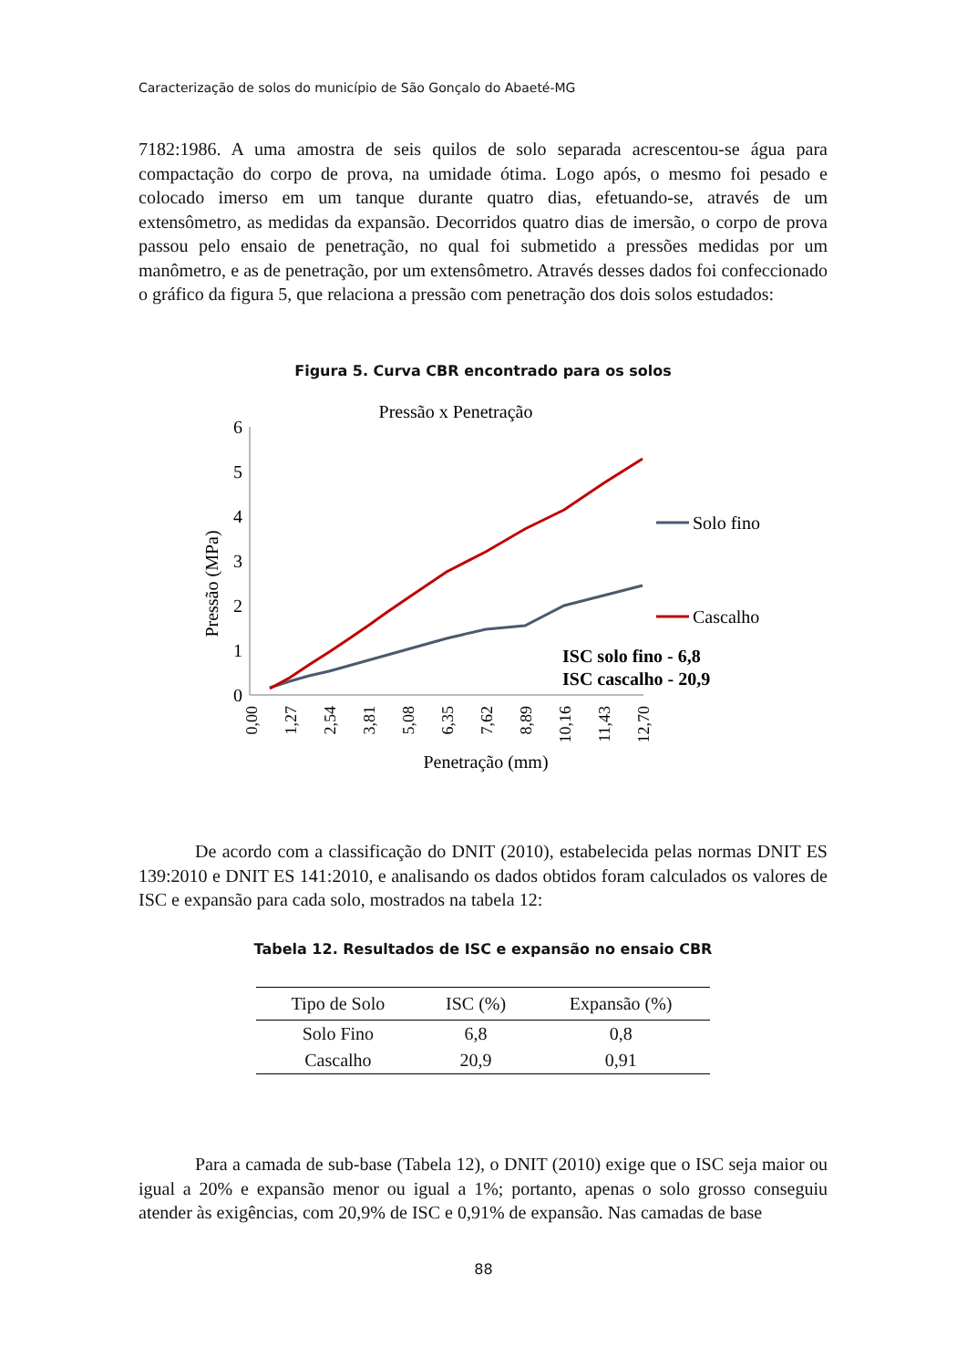Caracterização de solos do município de São Gonçalo do Abaeté-MG
7182:1986. A uma amostra de seis quilos de solo separada acrescentou-se água para compactação do corpo de prova, na umidade ótima. Logo após, o mesmo foi pesado e colocado imerso em um tanque durante quatro dias, efetuando-se, através de um extensômetro, as medidas da expansão. Decorridos quatro dias de imersão, o corpo de prova passou pelo ensaio de penetração, no qual foi submetido a pressões medidas por um manômetro, e as de penetração, por um extensômetro. Através desses dados foi confeccionado o gráfico da figura 5, que relaciona a pressão com penetração dos dois solos estudados:
Figura 5. Curva CBR encontrado para os solos
Pressão x Penetração
6
5
4
3
2
1
0
Pressão (MPa)
0,00
1,27
2,54
3,81
5,08
6,35
7,62
8,89
10,16
11,43
12,70
Penetração (mm)
Solo fino
Cascalho
ISC solo fino - 6,8
ISC cascalho - 20,9
De acordo com a classificação do DNIT (2010), estabelecida pelas normas DNIT ES 139:2010 e DNIT ES 141:2010, e analisando os dados obtidos foram calculados os valores de ISC e expansão para cada solo, mostrados na tabela 12:
Tabela 12. Resultados de ISC e expansão no ensaio CBR
| Tipo de Solo | ISC (%) | Expansão (%) |
| --- | --- | --- |
| Solo Fino | 6,8 | 0,8 |
| Cascalho | 20,9 | 0,91 |
Para a camada de sub-base (Tabela 12), o DNIT (2010) exige que o ISC seja maior ou igual a 20% e expansão menor ou igual a 1%; portanto, apenas o solo grosso conseguiu atender às exigências, com 20,9% de ISC e 0,91% de expansão. Nas camadas de base
88